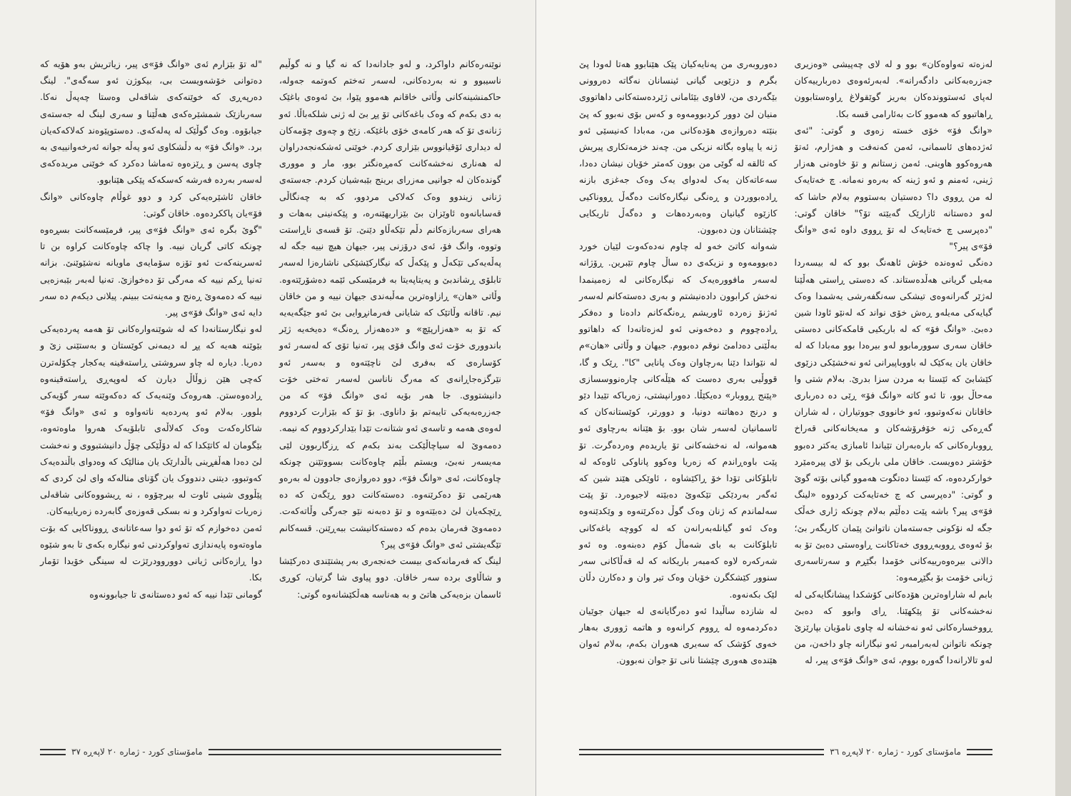لەزەتە تەواوەکان» بوو و لە لای چەپیشی «وەزیری جەزرەبەکانی دادگەرانە». لەبەرئەوەی دەربارییەکان لەپای ئەستووندەکان بەریز گوێقولاغ ڕاوەستابوون ڕاهاتبوو کە هەموو کات بەئارامی قسە بکا.
«وانگ فۆ» خۆی خستە زەوی و گوتی: "ئەی ئەژدەهای ئاسمانی، ئەمن کەنەفت و هەژارم، ئەتۆ هەروەکوو هاوینی. ئەمن زستانم و تۆ خاوەنی هەزار ژینی، ئەمنم و ئەو ژینە کە بەرەو نەمانە. چ خەتایەک لە من ڕووی دا؟ دەستیان بەستووم بەلام حاشا کە لەو دەستانە ئازارێک گەیێتە تۆ؟" خاقان گوتی: "دەپرسی چ خەتایەک لە تۆ ڕووی داوە ئەی «وانگ فۆ»ی پیر؟"
دەنگی ئەوەندە خۆش ئاهەنگ بوو کە لە بیسەردا مەیلی گریانی هەڵدەستاند. کە دەستی ڕاستی هەڵێنا لەژێر گەرانەوەی تیشکی سەنگفەرشی یەشمدا وەک گیایەکی مەیلەو ڕەش خۆی نواند کە لەنێو ئاودا شین دەبێ. «وانگ فۆ» کە لە باریکیی قامکەکانی دەستی خاقان سەری سوورمابوو لەو بیرەدا بوو مەبادا کە لە خاقان یان یەکێک لە باووباپیرانی ئەو نەخشێکی دزێوی کێشابێ کە ئێستا بە مردن سزا بدرێ. بەلام شتی وا مەحاڵ بوو، تا ئەو کاتە «وانگ فۆ» ڕێی دە دەرباری خاقانان نەکەوتبوو، ئەو خانووی جووتیاران ، لە شاران گەڕەکی ژنە خۆفرۆشەکان و مەیخانەکانی قەراخ ڕووبارەکانی کە بارەبەران تێیاندا ئامبازی یەکتر دەبوو خۆشتر دەویست. خاقان ملی باریکی بۆ لای پیرەمێرد خوارکردەوە، کە ئێستا دەتگوت هەموو گیانی بۆتە گوێ و گوتی: "دەپرسی کە چ خەتایەکت کردووە «لینگ فۆ»ی پیر؟ باشە پێت دەڵێم بەلام چونکە ژاری خەڵک جگە لە نۆکونی جەستەمان ناتوانێ پێمان کاریگەر بێ؛ بۆ ئەوەی ڕووبەڕووی خەتاکانت ڕاوەستی دەبێ تۆ بە دالانی بیرەوەرییەکانی خۆمدا بگێڕم و سەرتاسەری ژیانی خۆمت بۆ بگێڕمەوە:
بابم لە شاراوەترین هۆدەکانی کۆشکدا پیشانگایەکی لە نەخشەکانی تۆ پێکهێنا. ڕای وابوو کە دەبێ ڕووخسارەکانی ئەو نەخشانە لە چاوی نامۆیان بپارێزێ چونکە ناتوانن لەبەرامبەر ئەو نیگارانە چاو داخەن، من لەو تالارانەدا گەورە بووم، ئەی «وانگ فۆ»ی پیر، لە
دەوروبەری من پەنایەکیان پێک هێنابوو هەتا لەودا پێ بگرم و دزێویی گیانی ئینسانان نەگاتە دەروونی بێگەردی من، لافاوی بێئامانی ژێردەستەکانی داهاتووی منیان لێ دوور کردبوومەوە و کەس بۆی نەبوو کە پێ بنێتە دەروازەی هۆدەکانی من، مەبادا کەنیسێی ئەو ژنە یا پیاوە بگاتە نزیکی من. چەند خزمەتکاری پیریش کە ئالقە لە گوێی من بوون کەمتر خۆیان نیشان دەدا، سەعاتەکان یەک لەدوای یەک وەک جەغزی بازنە ڕادەبووردن و ڕەنگی نیگارەکانت دەگەڵ ڕووناکیی کازێوە گیانیان وەبەردەهات و دەگەڵ تاریکایی چێشتانان ون دەبوون.
شەوانە کاتێ خەو لە چاوم نەدەکەوت لێیان خورد دەبوومەوە و نزیکەی دە ساڵ چاوم تێبرین. ڕۆژانە لەسەر مافوورەیەک کە نیگارەکانی لە زەمینمدا نەخش کرابوون دادەنیشتم و بەری دەستەکانم لەسەر ئەژنۆ زەردە ئاوریشم ڕەنگەکانم دادەنا و دەفکر ڕادەچووم و دەخەونی ئەو لەزەتانەدا کە داهاتوو بەڵێنی دەدامێ نوقم دەبووم. جیهان و وڵاتی «هان»م لە نێواندا دێنا بەرچاوان وەک پانایی "کا". ڕێک و گا، قووڵیی بەری دەست کە هێڵەکانی چارەنووسسازی «پێنج ڕووبار» دەیکێڵا. دەورانپشتی، زەریاکە تێیدا دێو و درنج دەهاتنە دونیا، و دوورتر، کوێستانەکان کە ئاسمانیان لەسەر شان بوو. بۆ هێنانە بەرچاوی ئەو هەموانە، لە نەخشەکانی تۆ یاریدەم وەردەگرت. تۆ پێت باوەڕاندم کە زەریا وەکوو پاناوکی ئاوەکە لە تابلۆکانی تۆدا خۆ ڕاکێشاوە ، ئاوێکی هێند شین کە ئەگەر بەردێکی تێکەوێ دەبێتە لاجیوەرد. تۆ پێت سەلماندم کە ژنان وەک گوڵ دەکرێنەوە و وێکدێنەوە وەک ئەو گیانلەبەرانەن کە لە کووچە باغەکانی تابلۆکانت بە بای شەماڵ کۆم دەبنەوە. وە ئەو شەرکەرە لاوە کەمبەر باریکانە کە لە قەڵاکانی سەر سنوور کێشکگرن خۆیان وەک تیر وان و دەکارن دڵان لێک بکەنەوە.
لە شازدە ساڵیدا ئەو دەرگایانەی لە جیهان جوێیان دەکردمەوە لە ڕووم کرانەوە و هاتمە ژووری بەهار خەوی کۆشک کە سەیری هەوران بکەم، بەلام ئەوان هێندەی هەوری چێشتا نانی تۆ جوان نەبوون.
مامۆستای کورد - ژمارە ٢٠ لاپەڕە ٣٦
نوێنەرەکانم داواکرد، و لەو جادانەدا کە نە گیا و نە گوڵیم ناسیبوو و نە بەردەکانی، لەسەر تەختم کەوتمە جەولە، حاکمنشینەکانی وڵاتی خاقانم هەموو پێوا، بێ ئەوەی باغێک بە دی بکەم کە وەک باغەکانی تۆ پڕ بێ لە ژنی شلکەباڵا. ئەو ژنانەی تۆ کە هەر کامەی خۆی باغێکە. زێخ و چەوی چۆمەکان لە دیداری ئۆقیانووس بێزاری کردم. خوێنی ئەشکەنجەدراوان لە هەناری نەخشەکانت کەمڕەنگتر بوو، مار و مووری گوندەکان لە جوانیی مەزرای برینج بێبەشیان کردم. جەستەی ژنانی زیندوو وەک کەلاکی مردوو، کە بە چەنگاڵی قەسابانەوە ئاوێزان بێ بێزاریهێنەرە، و پێکەنینی بەهات و هەرای سەربازەکانم دڵم تێکەڵاو دێنێ. تۆ قسەی ناڕاستت وتووە، وانگ فۆ، ئەی درۆزنی پیر، جیهان هیچ نییە جگە لە پەڵەیەکی تێکەڵ و پێکەڵ کە نیگارکێشێکی ناشارەزا لەسەر تابلۆی ڕشاندبێ و پەیتاپەیتا بە فرمێسکی ئێمە دەشۆرێتەوە. وڵاتی «هان» ڕازاوەترین مەڵبەندی جیهان نییە و من خاقان نیم. تاقانە وڵاتێک کە شایانی فەرمانڕوایی بێ ئەو جێگەیەیە کە تۆ بە «هەزارپێچ» و «دەهەزار ڕەنگ» دەیخەیە ژێر باندووری خۆت ئەی وانگ فۆی پیر، تەنیا تۆی کە لەسەر ئەو کۆسارەی کە بەفری لێ ناچێتەوە و بەسەر ئەو نێرگزەجاڕانەی کە مەرگ ناناسن لەسەر تەختی خۆت دانیشتووی. جا هەر بۆیە ئەی «وانگ فۆ» کە من جەزرەبەیەکی تایبەتم بۆ داناوی. بۆ تۆ کە بێزارت کردووم لەوەی هەمە و تاسەی ئەو شتانەت تێدا بێدارکردووم کە نیمە. دەمەوێ لە سیاچاڵێکت بەند بکەم کە ڕزگاربوون لێی مەیسەر نەبێ، ویستم بڵێم چاوەکانت بسووتێنن چونکە چاوەکانت، ئەی «وانگ فۆ»، دوو دەروازەی جادوون لە بەرەو هەرێمی تۆ دەکرێنەوە. دەستەکانت دوو ڕێگەن کە دە ڕێچکەیان لێ دەبێتەوە و تۆ دەبەنە نێو جەرگی وڵاتەکەت. دەمەوێ فەرمان بدەم کە دەستەکانیشت ببەڕێنن. قسەکانم تێگەیشتی ئەی «وانگ فۆ»ی پیر؟
لینگ کە فەرمانەکەی بیست خەنجەری بەر پشتێندی دەرکێشا و شاڵاوی بردە سەر خاقان. دوو پیاوی شا گرتیان، کوڕی ئاسمان بزەیەکی هاتێ و بە هەناسە هەڵکێشانەوە گوتی:
"لە تۆ بێزارم ئەی «وانگ فۆ»ی پیر، زیاتریش بەو هۆیە کە دەتوانی خۆشەویست بی، بیکوژن ئەو سەگەی". لینگ دەرپەڕی کە خوێنەکەی شاقەلی وەستا چەپەڵ نەکا. سەربازێک شمشێرەکەی هەڵێنا و سەری لینگ لە جەستەی جیابۆوە. وەک گوڵێک لە پەلەکەی. دەستوپێوەند کەلاکەکەیان برد. «وانگ فۆ» بە دڵشکاوی ئەو پەڵە جوانە ئەرخەوانییەی بە چاوی پەسن و ڕێزەوە تەماشا دەکرد کە خوێنی مریدەکەی لەسەر بەردە فەرشە کەسکەکە پێکی هێنابوو.
خاقان ئاشێرەیەکی کرد و دوو غوڵام چاوەکانی «وانگ فۆ»یان پاککردەوە. خاقان گوتی:
"گوێ بگرە ئەی «وانگ فۆ»ی پیر، فرمێسەکانت بسڕەوە چونکە کاتی گریان نییە. وا چاکە چاوەکانت کراوە بن تا ئەسرینەکەت ئەو تۆزە سۆمایەی ماویانە نەشێوێنێ. بزانە تەنیا ڕکم نییە کە مەرگی تۆ دەخوازێ. تەنیا لەبەر بێبەزەیی نییە کە دەمەوێ ڕەنج و مەینەتت ببینم. پیلانی دیکەم دە سەر دایە ئەی «وانگ فۆ»ی پیر.
لەو نیگارستانەدا کە لە شوێنەوارەکانی تۆ هەمە پەردەیەکی بێوێنە هەیە کە پڕ لە دیمەنی کوێستان و بەستێنی زێ و دەریا. دیارە لە چاو سروشتی ڕاستەقینە یەکجار چکۆلەترن کەچی هێن زوڵاڵ دیارن کە لەوپەڕی ڕاستەقینەوە ڕادەوەستن. هەروەک وێنەیەک کە دەکەوێتە سەر گۆیەکی بلوور. بەلام ئەو پەردەیە ناتەواوە و ئەی «وانگ فۆ» شاکارەکەت وەک کەلاڵەی تابلۆیەک هەروا ماوەتەوە، بێگومان لە کاتێکدا کە لە دۆڵێکی چۆڵ دانیشتبووی و نەخشت لێ دەدا هەڵفڕینی باڵدارێک یان منالێک کە وەدوای باڵندەیەک کەوتبوو، دیتنی دندووک یان گۆنای منالەکە وای لێ کردی کە پێڵووی شینی ئاوت لە بیرچۆوە ، نە ڕیشووەکانی شاقەلی زەریات تەواوکرد و نە بسکی قەوزەی گابەردە زەرياییەکان.
ئەمن دەخوازم کە تۆ ئەو دوا سەعاتانەی ڕووناکایی کە بۆت ماوەتەوە پایەندازی تەواوکردنی ئەو نیگارە بکەی تا بەو شێوە دوا ڕازەکانی ژیانی دووروودرێژت لە سینگی خۆیدا تۆمار بکا.
گومانی تێدا نییە کە ئەو دەستانەی تا جیابوونەوە
مامۆستای کورد - ژمارە ٢٠ لاپەڕە ٣٧